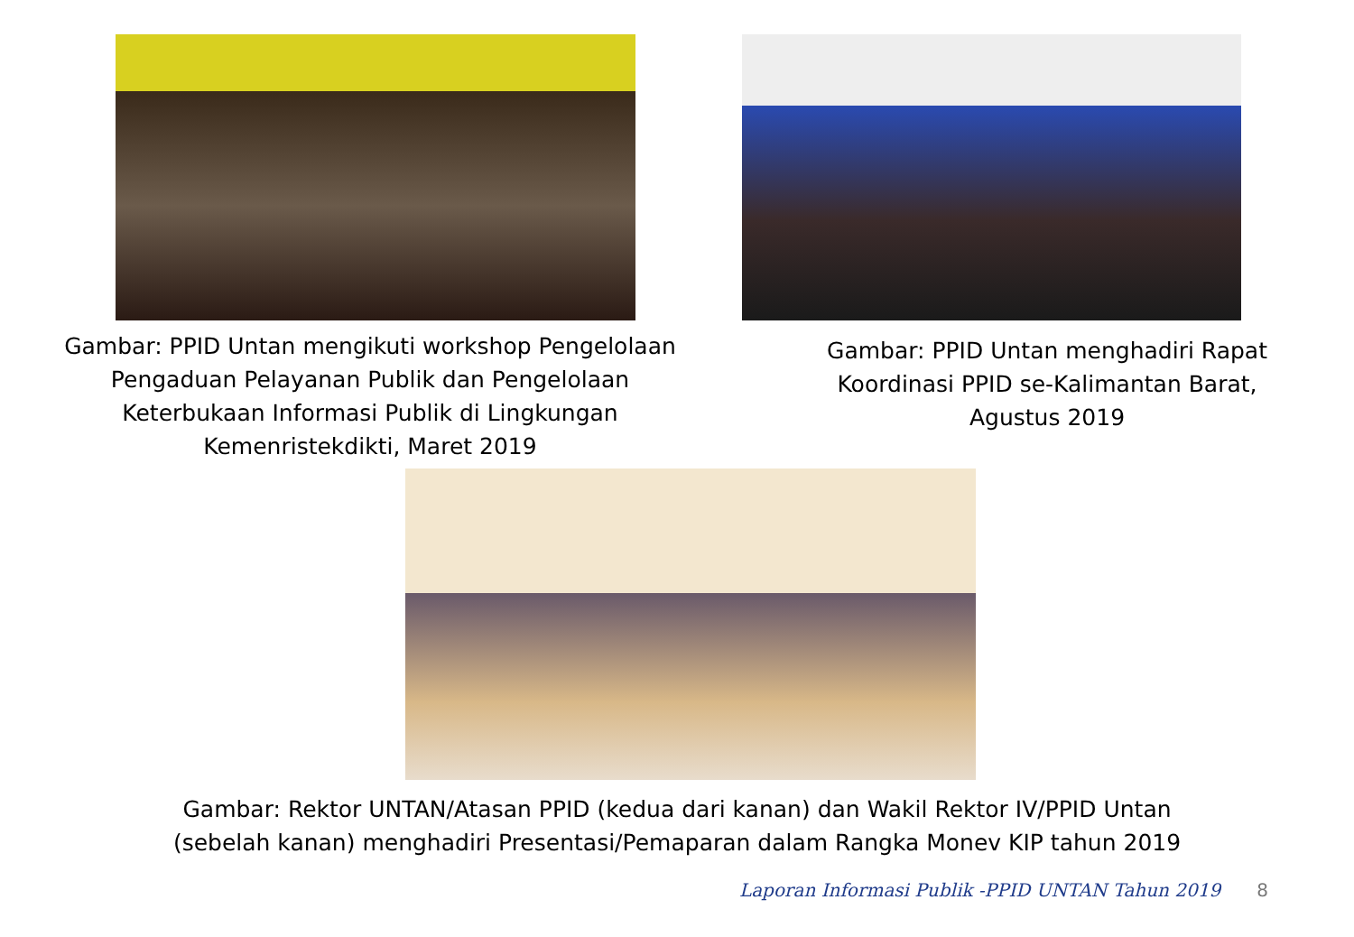Gambar: PPID Untan mengikuti workshop Pengelolaan
Pengaduan Pelayanan Publik dan Pengelolaan
Keterbukaan Informasi Publik di Lingkungan
Kemenristekdikti, Maret 2019
Gambar: PPID Untan menghadiri Rapat
Koordinasi PPID se-Kalimantan Barat,
Agustus 2019
Gambar: Rektor UNTAN/Atasan PPID (kedua dari kanan) dan Wakil Rektor IV/PPID Untan
(sebelah kanan) menghadiri Presentasi/Pemaparan dalam Rangka Monev KIP tahun 2019
Laporan Informasi Publik -PPID UNTAN Tahun 2019 8